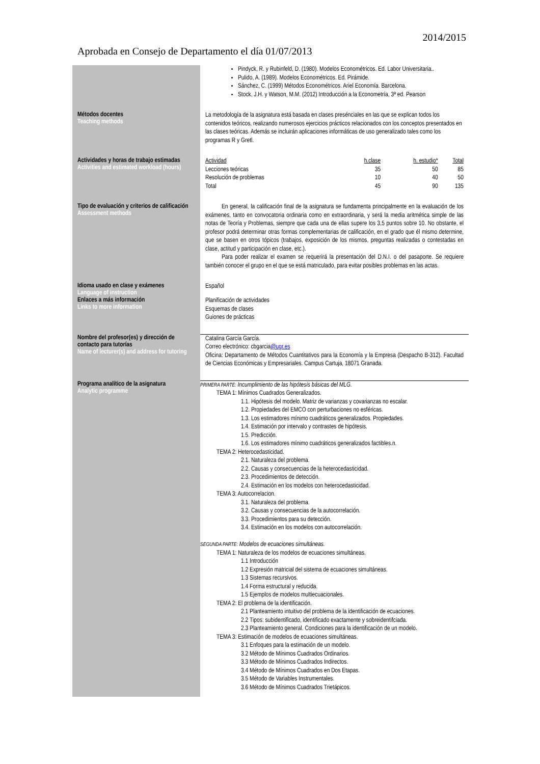2014/2015
Aprobada en Consejo de Departamento el día 01/07/2013
Pindyck, R. y Rubinfeld, D. (1980). Modelos Econométricos. Ed. Labor Universitaria..
Pulido, A. (1989). Modelos Econométricos. Ed. Pirámide.
Sánchez, C. (1999) Métodos Econométricos. Ariel Economía. Barcelona.
Stock, J.H. y Watson, M.M. (2012) Introducción a la Econometría, 3ª ed. Pearson
Métodos docentes
Teaching methods
La metodología de la asignatura está basada en clases presénciales en las que se explican todos los contenidos teóricos, realizando numerosos ejercicios prácticos relacionados con los conceptos presentados en las clases teóricas. Además se incluirán aplicaciones informáticas de uso generalizado tales como los programas R y Gretl.
Actividades y horas de trabajo estimadas
Activities and estimated workload (hours)
| Actividad | h.clase | h. estudio* | Total |
| Lecciones teóricas | 35 | 50 | 85 |
| Resolución de problemas | 10 | 40 | 50 |
| Total | 45 | 90 | 135 |
Tipo de evaluación y criterios de calificación
Assessment methods
En general, la calificación final de la asignatura se fundamenta principalmente en la evaluación de los exámenes, tanto en convocatoria ordinaria como en extraordinaria, y será la media aritmética simple de las notas de Teoría y Problemas, siempre que cada una de ellas supere los 3,5 puntos sobre 10. No obstante, el profesor podrá determinar otras formas complementarias de calificación, en el grado que él mismo determine, que se basen en otros tópicos (trabajos, exposición de los mismos, preguntas realizadas o contestadas en clase, actitud y participación en clase, etc.).
Para poder realizar el examen se requerirá la presentación del D.N.I. o del pasaporte. Se requiere también conocer el grupo en el que se está matriculado, para evitar posibles problemas en las actas.
Idioma usado en clase y exámenes
Language of instruction
Español
Enlaces a más información
Links to more information
Planificación de actividades
Esquemas de clases
Guiones de prácticas
Nombre del profesor(es) y dirección de contacto para tutorías
Name of lecturer(s) and address for tutoring
Catalina García García.
Correo electrónico: cbgarcia@ugr.es
Oficina: Departamento de Métodos Cuantitativos para la Economía y la Empresa (Despacho B-312). Facultad de Ciencias Económicas y Empresariales. Campus Cartuja, 18071 Granada.
Programa analítico de la asignatura
Analytic programme
PRIMERA PARTE: Incumplimiento de las hipótesis básicas del MLG.
TEMA 1: Mínimos Cuadrados Generalizados.
1.1. Hipótesis del modelo. Matriz de varianzas y covarianzas no escalar.
1.2. Propiedades del EMCO con perturbaciones no esféricas.
1.3. Los estimadores mínimo cuadráticos generalizados. Propiedades.
1.4. Estimación por intervalo y contrastes de hipótesis.
1.5. Predicción.
1.6. Los estimadores mínimo cuadráticos generalizados factibles.n.
TEMA 2: Heterocedasticidad.
2.1. Naturaleza del problema.
2.2. Causas y consecuencias de la heterocedasticidad.
2.3. Procedimientos de detección.
2.4. Estimación en los modelos con heterocedasticidad.
TEMA 3: Autocorrelacion.
3.1. Naturaleza del problema.
3.2. Causas y consecuencias de la autocorrelación.
3.3. Procedimientos para su detección.
3.4. Estimación en los modelos con autocorrelación.
SEGUNDA PARTE: Modelos de ecuaciones simultáneas.
TEMA 1: Naturaleza de los modelos de ecuaciones simultáneas.
1.1 Introducción
1.2 Expresión matricial del sistema de ecuaciones simultáneas.
1.3 Sistemas recursivos.
1.4 Forma estructural y reducida.
1.5 Ejemplos de modelos multiecuacionales.
TEMA 2: El problema de la identificación.
2.1 Planteamiento intuitivo del problema de la identificación de ecuaciones.
2.2 Tipos: subidentificado, identificado exactamente y sobreidentifciada.
2.3 Planteamiento general. Condiciones para la identificación de un modelo.
TEMA 3: Estimación de modelos de ecuaciones simultáneas.
3.1 Enfoques para la estimación de un modelo.
3.2 Método de Mínimos Cuadrados Ordinarios.
3.3 Método de Mínimos Cuadrados Indirectos.
3.4 Método de Mínimos Cuadrados en Dos Etapas.
3.5 Método de Variables Instrumentales.
3.6 Método de Mínimos Cuadrados Trietápicos.